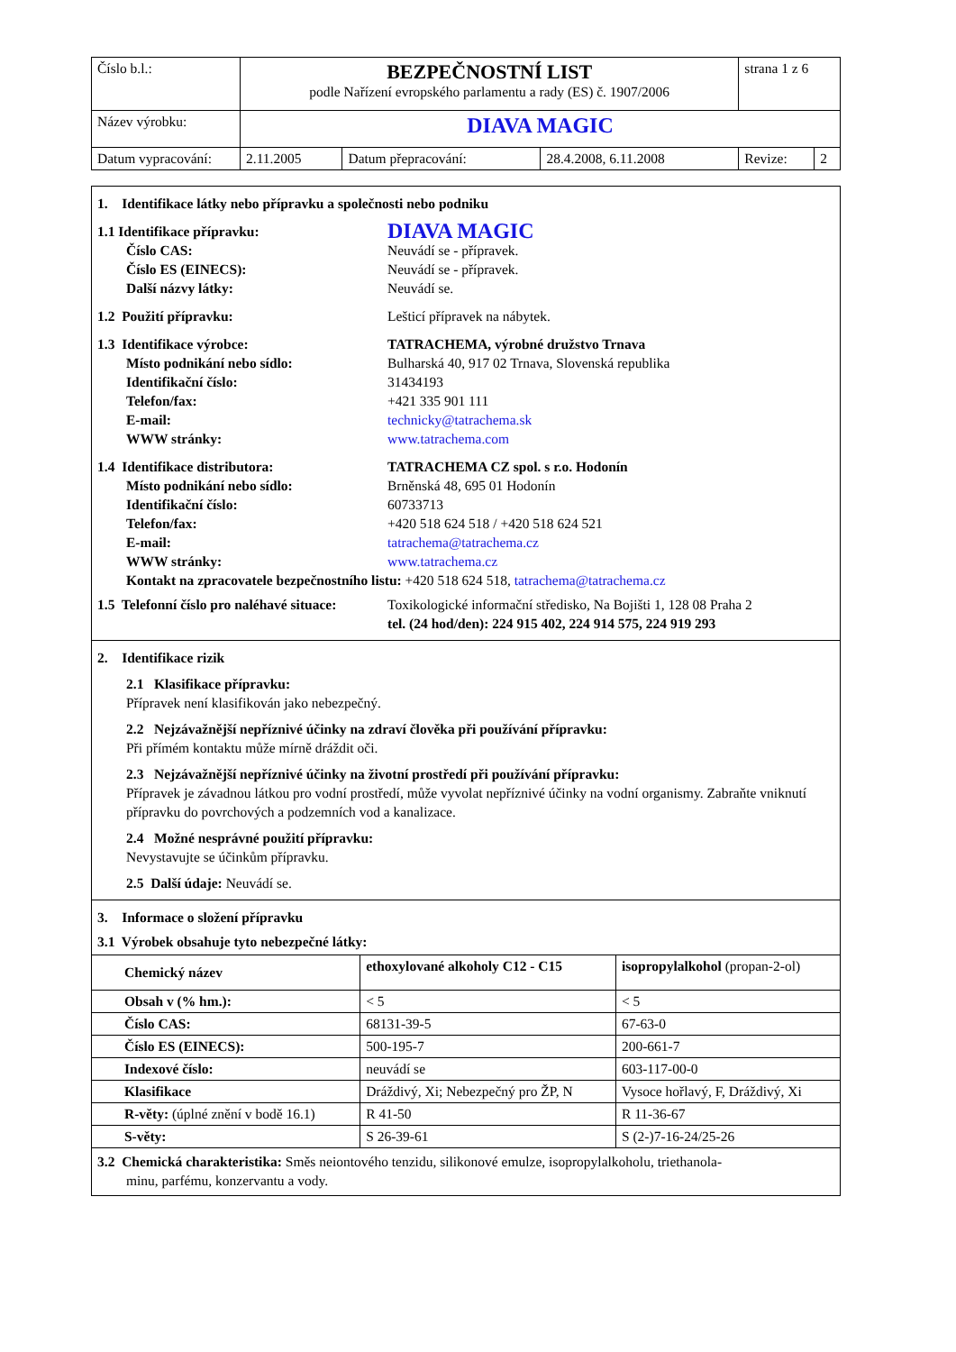| Číslo b.l.: | BEZPEČNOSTNÍ LIST podle Nařízení evropského parlamentu a rady (ES) č. 1907/2006 | | | strana 1 z 6 | |
| Název výrobku: | DIAVA MAGIC | | | | |
| Datum vypracování: | 2.11.2005 | Datum přepracování: | 28.4.2008, 6.11.2008 | Revize: | 2 |
1. Identifikace látky nebo přípravku a společnosti nebo podniku
1.1 Identifikace přípravku: DIAVA MAGIC
Číslo CAS: Neuvádí se - přípravek.
Číslo ES (EINECS): Neuvádí se - přípravek.
Další názvy látky: Neuvádí se.
1.2 Použití přípravku: Lešticí přípravek na nábytek.
1.3 Identifikace výrobce: TATRACHEMA, výrobné družstvo Trnava
Místo podnikání nebo sídlo: Bulharská 40, 917 02 Trnava, Slovenská republika
Identifikační číslo: 31434193
Telefon/fax: +421 335 901 111
E-mail: technicky@tatrachema.sk
WWW stránky: www.tatrachema.com
1.4 Identifikace distributora: TATRACHEMA CZ spol. s r.o. Hodonín
Místo podnikání nebo sídlo: Brněnská 48, 695 01 Hodonín
Identifikační číslo: 60733713
Telefon/fax: +420 518 624 518 / +420 518 624 521
E-mail: tatrachema@tatrachema.cz
WWW stránky: www.tatrachema.cz
Kontakt na zpracovatele bezpečnostního listu: +420 518 624 518, tatrachema@tatrachema.cz
1.5 Telefonní číslo pro naléhavé situace: Toxikologické informační středisko, Na Bojišti 1, 128 08 Praha 2
tel. (24 hod/den): 224 915 402, 224 914 575, 224 919 293
2. Identifikace rizik
2.1 Klasifikace přípravku:
Přípravek není klasifikován jako nebezpečný.
2.2 Nejzávažnější nepříznivé účinky na zdraví člověka při používání přípravku:
Při přímém kontaktu může mírně dráždit oči.
2.3 Nejzávažnější nepříznivé účinky na životní prostředí při používání přípravku:
Přípravek je závadnou látkou pro vodní prostředí, může vyvolat nepříznivé účinky na vodní organismy. Zabraňte vniknutí přípravku do povrchových a podzemních vod a kanalizace.
2.4 Možné nesprávné použití přípravku:
Nevystavujte se účinkům přípravku.
2.5 Další údaje: Neuvádí se.
3. Informace o složení přípravku
3.1 Výrobek obsahuje tyto nebezpečné látky:
| Chemický název | ethoxylované alkoholy C12 - C15 | isopropylalkohol (propan-2-ol) |
| --- | --- | --- |
| Obsah v (% hm.): | < 5 | < 5 |
| Číslo CAS: | 68131-39-5 | 67-63-0 |
| Číslo ES (EINECS): | 500-195-7 | 200-661-7 |
| Indexové číslo: | neuvádí se | 603-117-00-0 |
| Klasifikace | Dráždivý, Xi; Nebezpečný pro ŽP, N | Vysoce hořlavý, F, Dráždivý, Xi |
| R-věty: (úplné znění v bodě 16.1) | R 41-50 | R 11-36-67 |
| S-věty: | S 26-39-61 | S (2-)7-16-24/25-26 |
3.2 Chemická charakteristika: Směs neiontového tenzidu, silikonové emulze, isopropylalkoholu, triethanola-
minu, parfému, konzervantu a vody.